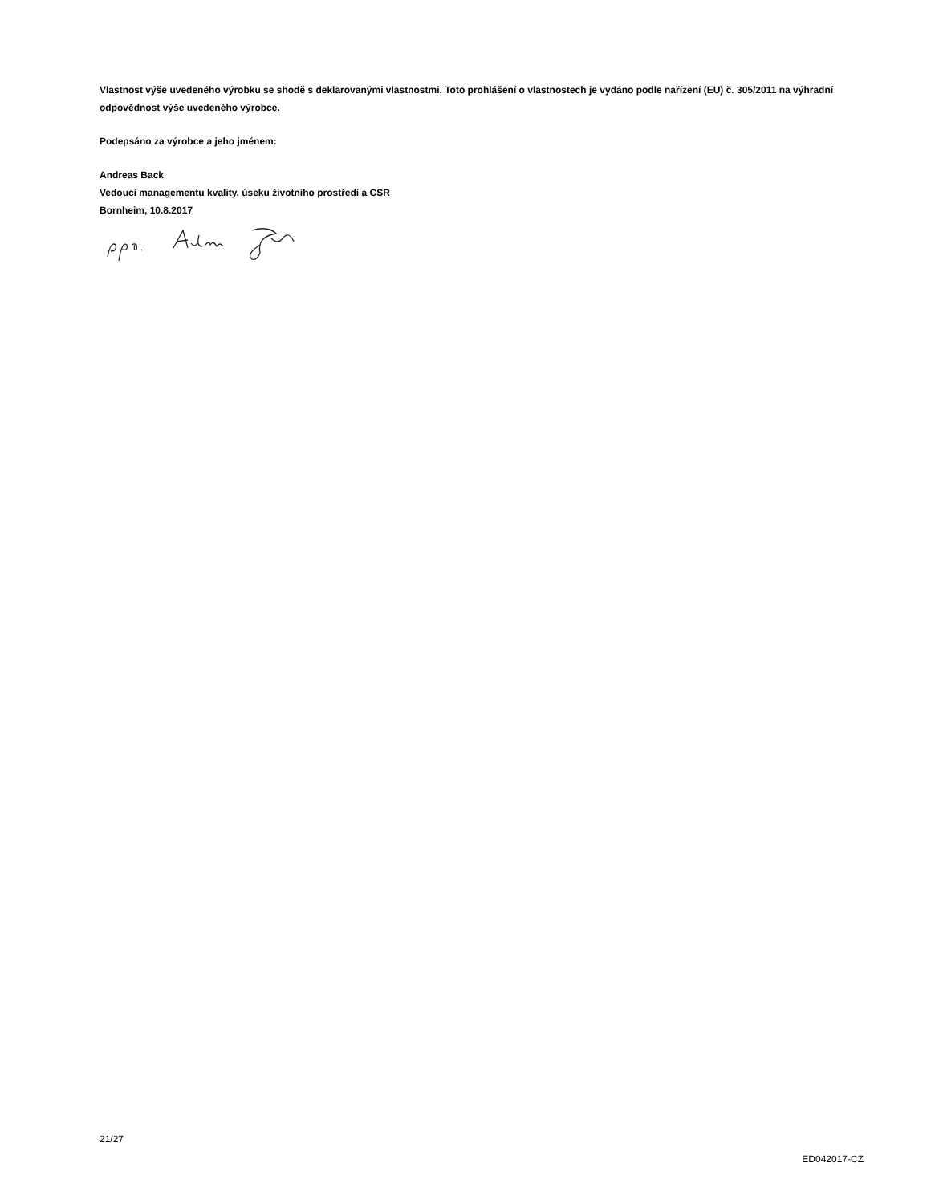Vlastnost výše uvedeného výrobku se shodě s deklarovanými vlastnostmi. Toto prohlášení o vlastnostech je vydáno podle nařízení (EU) č. 305/2011 na výhradní odpovědnost výše uvedeného výrobce.
Podepsáno za výrobce a jeho jménem:
Andreas Back
Vedoucí managementu kvality, úseku životního prostředí a CSR
Bornheim, 10.8.2017
21/27
ED042017-CZ